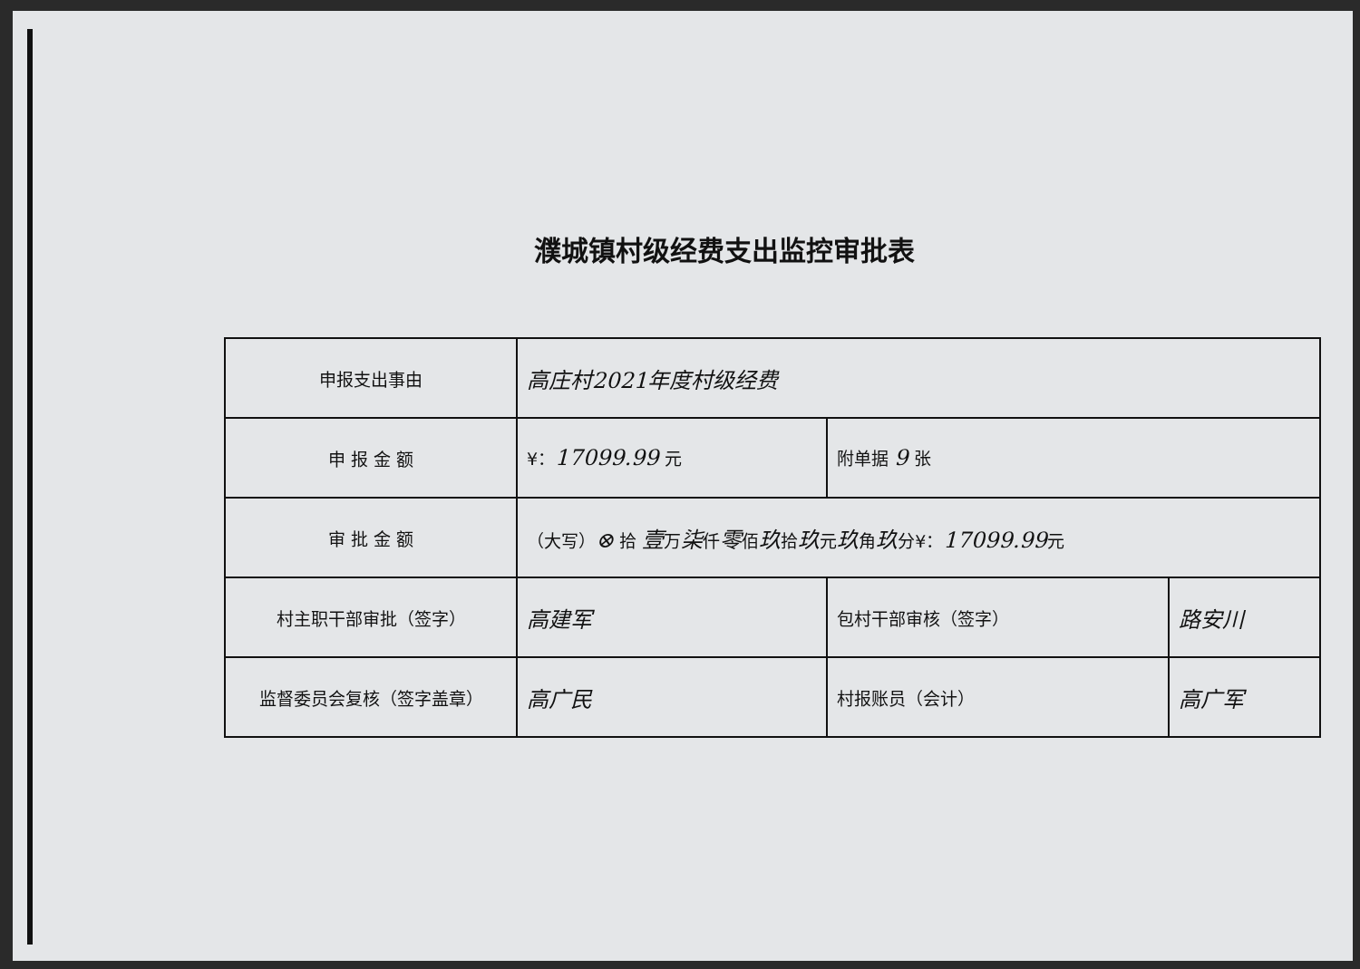濮城镇村级经费支出监控审批表
| 申报支出事由 | 高庄村2021年度村级经费 | | |
| 申 报 金 额 | ¥： 17099.99 元 | 附单据 9 张 | |
| 审 批 金 额 | （大写） ⊗ 拾 壹 万 柒 仟 零 佰 玖 拾 玖 元 玖 角 玖 分¥： 17099.99 元 | | |
| 村主职干部审批（签字） | 高建军 | 包村干部审核（签字） | 路安川 |
| 监督委员会复核（签字盖章） | 高广民 | 村报账员（会计） | 高广军 |